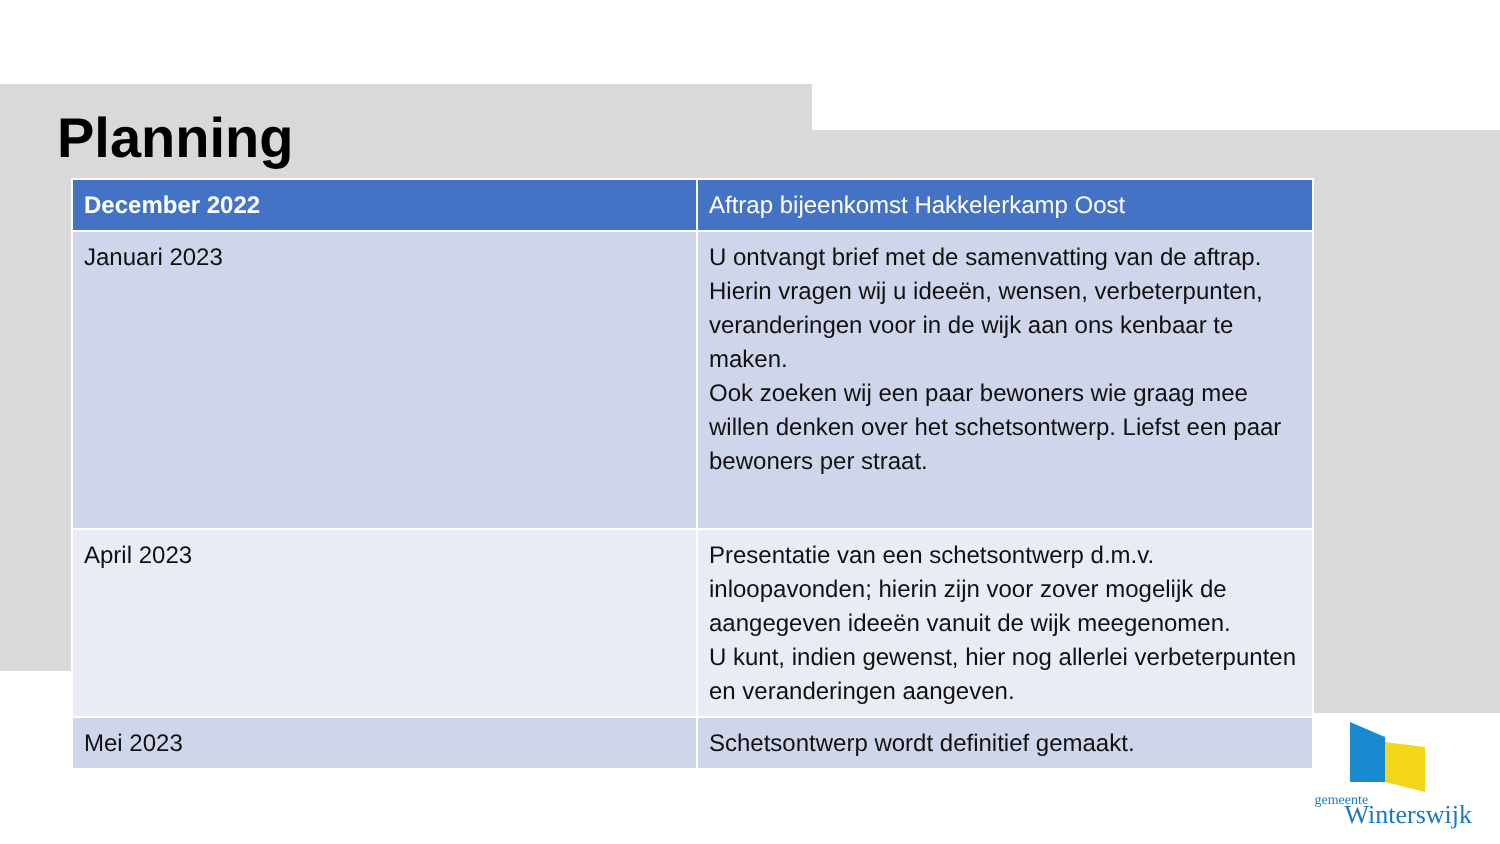Planning
| December 2022 | Aftrap bijeenkomst Hakkelerkamp Oost |
| --- | --- |
| Januari 2023 | U ontvangt brief met de samenvatting van de aftrap. Hierin vragen wij u ideeën, wensen, verbeterpunten, veranderingen voor in de wijk aan ons kenbaar te maken. Ook zoeken wij een paar bewoners wie graag mee willen denken over het schetsontwerp. Liefst een paar bewoners per straat. |
| April 2023 | Presentatie van een schetsontwerp d.m.v. inloopavonden; hierin zijn voor zover mogelijk de aangegeven ideeën vanuit de wijk meegenomen. U kunt, indien gewenst, hier nog allerlei verbeterpunten en veranderingen aangeven. |
| Mei 2023 | Schetsontwerp wordt definitief gemaakt. |
gemeente
Winterswijk